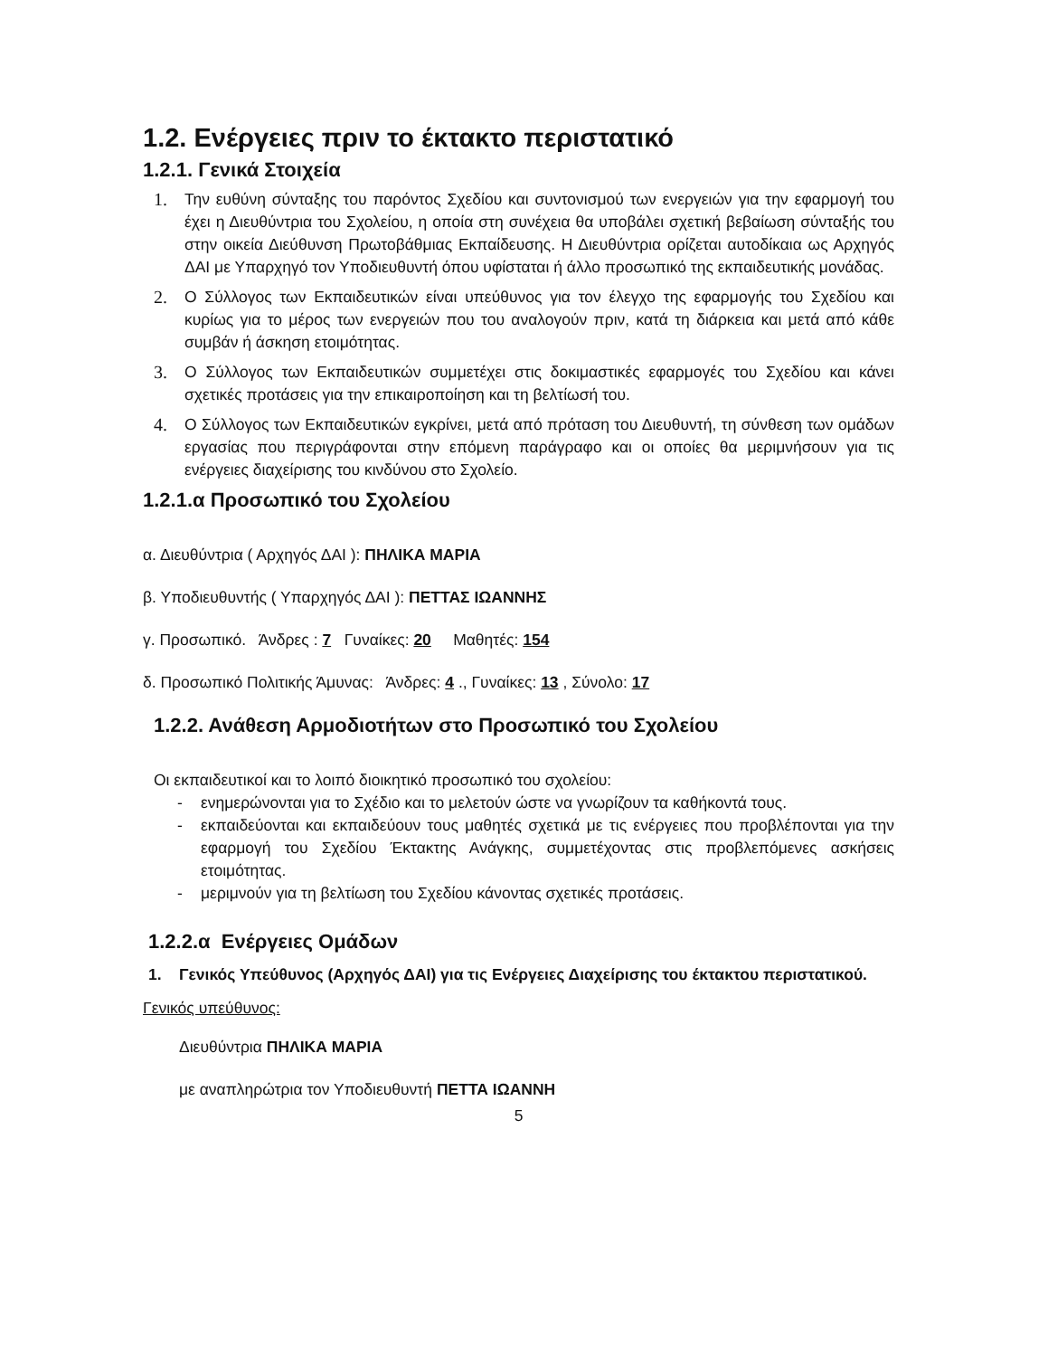1.2. Ενέργειες πριν το έκτακτο περιστατικό
1.2.1. Γενικά Στοιχεία
1. Την ευθύνη σύνταξης του παρόντος Σχεδίου και συντονισμού των ενεργειών για την εφαρμογή του έχει η Διευθύντρια του Σχολείου, η οποία στη συνέχεια θα υποβάλει σχετική βεβαίωση σύνταξής του στην οικεία Διεύθυνση Πρωτοβάθμιας Εκπαίδευσης. Η Διευθύντρια ορίζεται αυτοδίκαια ως Αρχηγός ΔΑΙ με Υπαρχηγό τον Υποδιευθυντή όπου υφίσταται ή άλλο προσωπικό της εκπαιδευτικής μονάδας.
2. Ο Σύλλογος των Εκπαιδευτικών είναι υπεύθυνος για τον έλεγχο της εφαρμογής του Σχεδίου και κυρίως για το μέρος των ενεργειών που του αναλογούν πριν, κατά τη διάρκεια και μετά από κάθε συμβάν ή άσκηση ετοιμότητας.
3. Ο Σύλλογος των Εκπαιδευτικών συμμετέχει στις δοκιμαστικές εφαρμογές του Σχεδίου και κάνει σχετικές προτάσεις για την επικαιροποίηση και τη βελτίωσή του.
4. Ο Σύλλογος των Εκπαιδευτικών εγκρίνει, μετά από πρόταση του Διευθυντή, τη σύνθεση των ομάδων εργασίας που περιγράφονται στην επόμενη παράγραφο και οι οποίες θα μεριμνήσουν για τις ενέργειες διαχείρισης του κινδύνου στο Σχολείο.
1.2.1.α Προσωπικό του Σχολείου
α. Διευθύντρια ( Αρχηγός ΔΑΙ ): ΠΗΛΙΚΑ ΜΑΡΙΑ
β. Υποδιευθυντής ( Υπαρχηγός ΔΑΙ ): ΠΕΤΤΑΣ ΙΩΑΝΝΗΣ
γ. Προσωπικό. Άνδρες : 7 Γυναίκες: 20 Μαθητές: 154
δ. Προσωπικό Πολιτικής Άμυνας: Άνδρες: 4 ., Γυναίκες: 13 , Σύνολο: 17
1.2.2. Ανάθεση Αρμοδιοτήτων στο Προσωπικό του Σχολείου
Οι εκπαιδευτικοί και το λοιπό διοικητικό προσωπικό του σχολείου:
- ενημερώνονται για το Σχέδιο και το μελετούν ώστε να γνωρίζουν τα καθήκοντά τους.
- εκπαιδεύονται και εκπαιδεύουν τους μαθητές σχετικά με τις ενέργειες που προβλέπονται για την εφαρμογή του Σχεδίου Έκτακτης Ανάγκης, συμμετέχοντας στις προβλεπόμενες ασκήσεις ετοιμότητας.
- μεριμνούν για τη βελτίωση του Σχεδίου κάνοντας σχετικές προτάσεις.
1.2.2.α Ενέργειες Ομάδων
1. Γενικός Υπεύθυνος (Αρχηγός ΔΑΙ) για τις Ενέργειες Διαχείρισης του έκτακτου περιστατικού.
Γενικός υπεύθυνος:
Διευθύντρια ΠΗΛΙΚΑ ΜΑΡΙΑ
με αναπληρώτρια τον Υποδιευθυντή ΠΕΤΤΑ ΙΩΑΝΝΗ
5